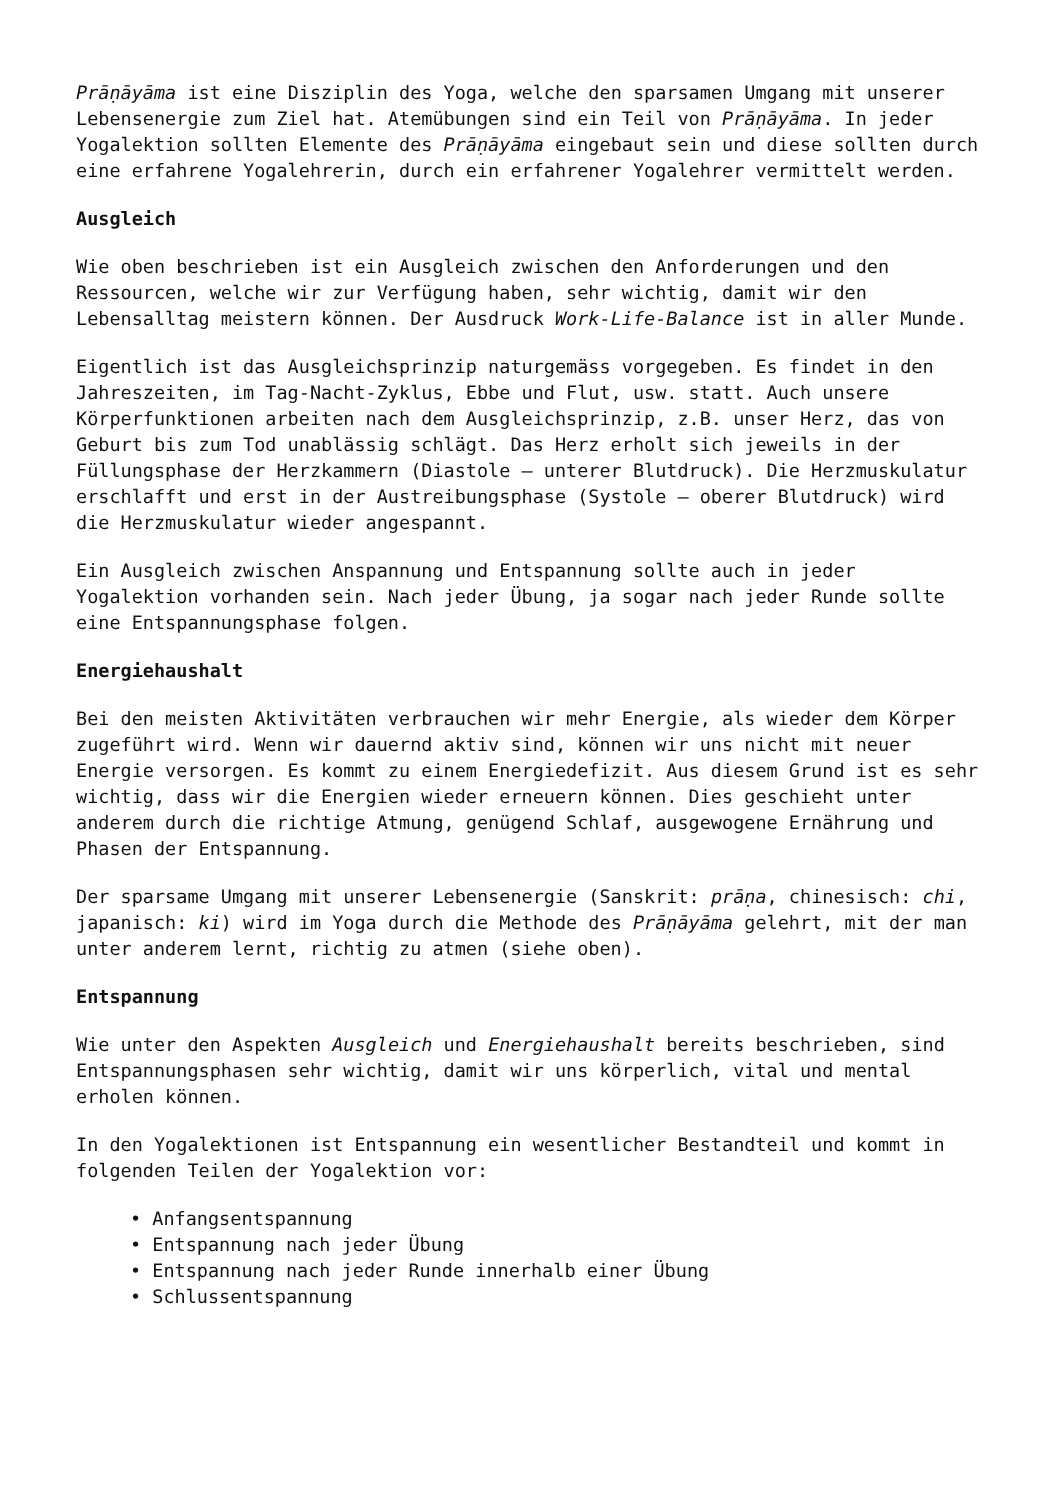Prāṇāyāma ist eine Disziplin des Yoga, welche den sparsamen Umgang mit unserer Lebensenergie zum Ziel hat. Atemübungen sind ein Teil von Prāṇāyāma. In jeder Yogalektion sollten Elemente des Prāṇāyāma eingebaut sein und diese sollten durch eine erfahrene Yogalehrerin, durch ein erfahrener Yogalehrer vermittelt werden.
Ausgleich
Wie oben beschrieben ist ein Ausgleich zwischen den Anforderungen und den Ressourcen, welche wir zur Verfügung haben, sehr wichtig, damit wir den Lebensalltag meistern können. Der Ausdruck Work-Life-Balance ist in aller Munde.
Eigentlich ist das Ausgleichsprinzip naturgemäss vorgegeben. Es findet in den Jahreszeiten, im Tag-Nacht-Zyklus, Ebbe und Flut, usw. statt. Auch unsere Körperfunktionen arbeiten nach dem Ausgleichsprinzip, z.B. unser Herz, das von Geburt bis zum Tod unablässig schlägt. Das Herz erholt sich jeweils in der Füllungsphase der Herzkammern (Diastole – unterer Blutdruck). Die Herzmuskulatur erschlafft und erst in der Austreibungsphase (Systole – oberer Blutdruck) wird die Herzmuskulatur wieder angespannt.
Ein Ausgleich zwischen Anspannung und Entspannung sollte auch in jeder Yogalektion vorhanden sein. Nach jeder Übung, ja sogar nach jeder Runde sollte eine Entspannungsphase folgen.
Energiehaushalt
Bei den meisten Aktivitäten verbrauchen wir mehr Energie, als wieder dem Körper zugeführt wird. Wenn wir dauernd aktiv sind, können wir uns nicht mit neuer Energie versorgen. Es kommt zu einem Energiedefizit. Aus diesem Grund ist es sehr wichtig, dass wir die Energien wieder erneuern können. Dies geschieht unter anderem durch die richtige Atmung, genügend Schlaf, ausgewogene Ernährung und Phasen der Entspannung.
Der sparsame Umgang mit unserer Lebensenergie (Sanskrit: prāṇa, chinesisch: chi, japanisch: ki) wird im Yoga durch die Methode des Prāṇāyāma gelehrt, mit der man unter anderem lernt, richtig zu atmen (siehe oben).
Entspannung
Wie unter den Aspekten Ausgleich und Energiehaushalt bereits beschrieben, sind Entspannungsphasen sehr wichtig, damit wir uns körperlich, vital und mental erholen können.
In den Yogalektionen ist Entspannung ein wesentlicher Bestandteil und kommt in folgenden Teilen der Yogalektion vor:
• Anfangsentspannung
• Entspannung nach jeder Übung
• Entspannung nach jeder Runde innerhalb einer Übung
• Schlussentspannung